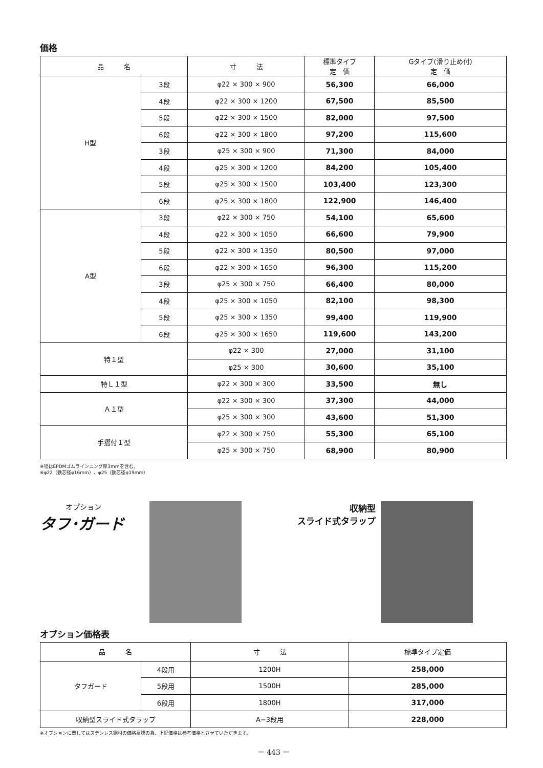価格
| 品 名 | | 寸 法 | 標準タイプ 定 価 | Gタイプ(滑り止め付) 定 価 |
| --- | --- | --- | --- | --- |
| H型 | 3段 | φ22 × 300 × 900 | 56,300 | 66,000 |
| | 4段 | φ22 × 300 × 1200 | 67,500 | 85,500 |
| | 5段 | φ22 × 300 × 1500 | 82,000 | 97,500 |
| | 6段 | φ22 × 300 × 1800 | 97,200 | 115,600 |
| | 3段 | φ25 × 300 × 900 | 71,300 | 84,000 |
| | 4段 | φ25 × 300 × 1200 | 84,200 | 105,400 |
| | 5段 | φ25 × 300 × 1500 | 103,400 | 123,300 |
| | 6段 | φ25 × 300 × 1800 | 122,900 | 146,400 |
| A型 | 3段 | φ22 × 300 × 750 | 54,100 | 65,600 |
| | 4段 | φ22 × 300 × 1050 | 66,600 | 79,900 |
| | 5段 | φ22 × 300 × 1350 | 80,500 | 97,000 |
| | 6段 | φ22 × 300 × 1650 | 96,300 | 115,200 |
| | 3段 | φ25 × 300 × 750 | 66,400 | 80,000 |
| | 4段 | φ25 × 300 × 1050 | 82,100 | 98,300 |
| | 5段 | φ25 × 300 × 1350 | 99,400 | 119,900 |
| | 6段 | φ25 × 300 × 1650 | 119,600 | 143,200 |
| 特１型 | | φ22 × 300 | 27,000 | 31,100 |
| | | φ25 × 300 | 30,600 | 35,100 |
| 特Ｌ１型 | | φ22 × 300 × 300 | 33,500 | 無し |
| Ａ１型 | | φ22 × 300 × 300 | 37,300 | 44,000 |
| | | φ25 × 300 × 300 | 43,600 | 51,300 |
| 手摺付１型 | | φ22 × 300 × 750 | 55,300 | 65,100 |
| | | φ25 × 300 × 750 | 68,900 | 80,900 |
※径はEPDMゴムラインニング厚3mmを含む。
※φ22（鉄芯径φ16mm）、φ25（鉄芯径φ19mm）
オプション
タフ･ガード
収納型
スライド式タラップ
オプション価格表
| 品 名 | | 寸 法 | 標準タイプ定価 |
| --- | --- | --- | --- |
| タフガード | 4段用 | 1200H | 258,000 |
| | 5段用 | 1500H | 285,000 |
| | 6段用 | 1800H | 317,000 |
| 収納型スライド式タラップ | | A−3段用 | 228,000 |
※オプションに関してはステンレス鋼材の価格高騰の為、上記価格は参考価格とさせていただきます。
－ 443 －